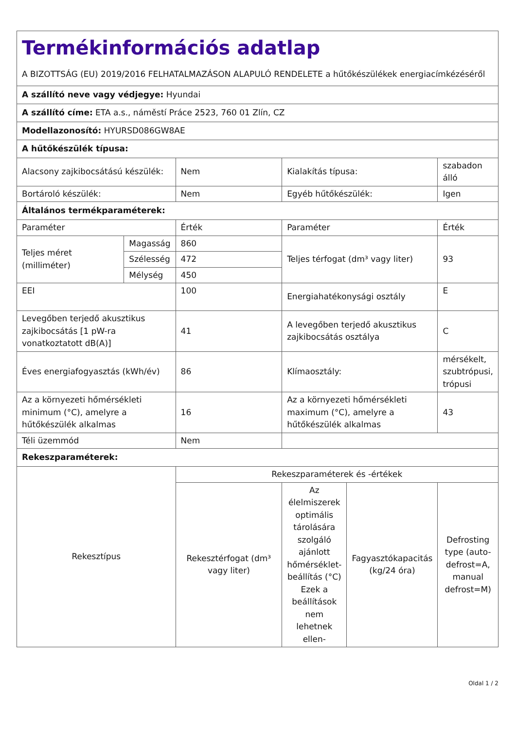| Termékinformációs adatlap A BIZOTTSÁG (EU) 2019/2016 FELHATALMAZÁSON ALAPULÓ RENDELETE a hűtőkészülékek energiacímkézéséről | | | | | |
| A szállító neve vagy védjegye: Hyundai | | | | | |
| A szállító címe: ETA a.s., náměstí Práce 2523, 760 01 Zlín, CZ | | | | | |
| Modellazonosító: HYURSD086GW8AE | | | | | |
| A hűtőkészülék típusa: | | | | | |
| Alacsony zajkibocsátású készülék: | | Nem | Kialakítás típusa: | | szabadon álló |
| Bortároló készülék: | | Nem | Egyéb hűtőkészülék: | | Igen |
| Általános termékparaméterek: | | | | | |
| Paraméter | | Érték | Paraméter | | Érték |
| Teljes méret (milliméter) | Magasság | 860 | Teljes térfogat (dm³ vagy liter) | | 93 |
| | Szélesség | 472 | | | |
| | Mélység | 450 | | | |
| EEI | | 100 | Energiahatékonysági osztály | | E |
| Levegőben terjedő akusztikus zajkibocsátás [1 pW-ra vonatkoztatott dB(A)] | | 41 | A levegőben terjedő akusztikus zajkibocsátás osztálya | | C |
| Éves energiafogyasztás (kWh/év) | | 86 | Klímaosztály: | | mérsékelt, szubtrópusi, trópusi |
| Az a környezeti hőmérsékleti minimum (°C), amelyre a hűtőkészülék alkalmas | | 16 | Az a környezeti hőmérsékleti maximum (°C), amelyre a hűtőkészülék alkalmas | | 43 |
| Téli üzemmód | | Nem | | | |
| Rekeszparaméterek: | | | | | |
| Rekesztípus | | Rekeszparaméterek és -értékek | | | |
| | | Rekesztérfogat (dm³ vagy liter) | Az élelmiszerek optimális tárolására szolgáló ajánlott hőmérséklet-beállítás (°C) Ezek a beállítások nem lehetnek ellen- | Fagyasztókapacitás (kg/24 óra) | Defrosting type (auto-defrost=A, manual defrost=M) |
Oldal 1 / 2